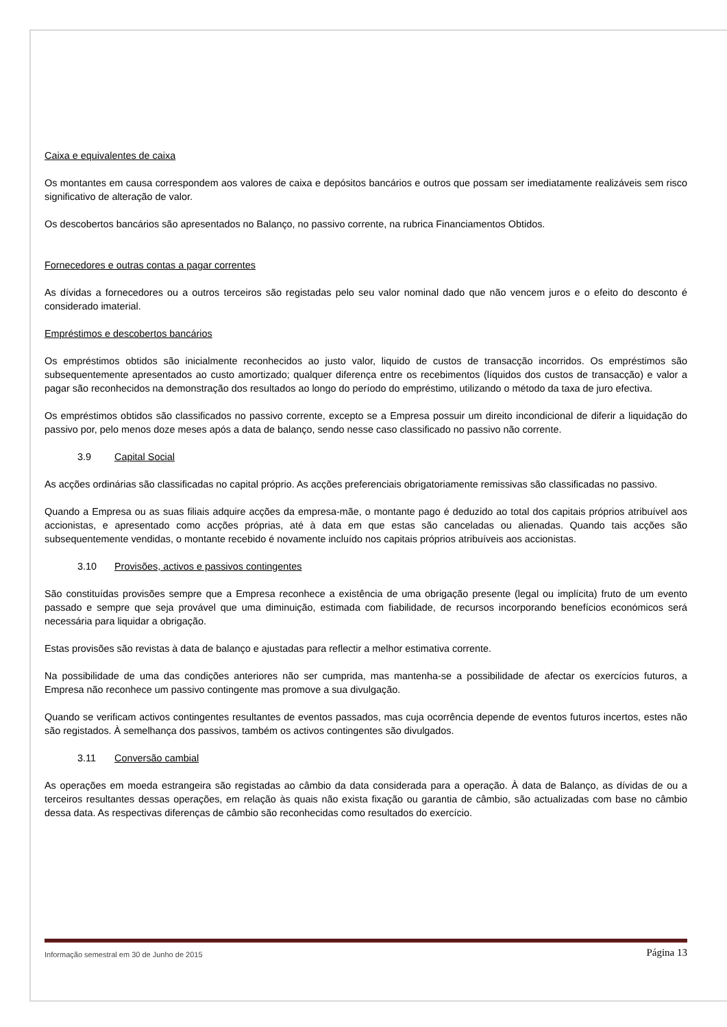Caixa e equivalentes de caixa
Os montantes em causa correspondem aos valores de caixa e depósitos bancários e outros que possam ser imediatamente realizáveis sem risco significativo de alteração de valor.
Os descobertos bancários são apresentados no Balanço, no passivo corrente, na rubrica Financiamentos Obtidos.
Fornecedores e outras contas a pagar correntes
As dívidas a fornecedores ou a outros terceiros são registadas pelo seu valor nominal dado que não vencem juros e o efeito do desconto é considerado imaterial.
Empréstimos e descobertos bancários
Os empréstimos obtidos são inicialmente reconhecidos ao justo valor, liquido de custos de transacção incorridos. Os empréstimos são subsequentemente apresentados ao custo amortizado; qualquer diferença entre os recebimentos (líquidos dos custos de transacção) e valor a pagar são reconhecidos na demonstração dos resultados ao longo do período do empréstimo, utilizando o método da taxa de juro efectiva.
Os empréstimos obtidos são classificados no passivo corrente, excepto se a Empresa possuir um direito incondicional de diferir a liquidação do passivo por, pelo menos doze meses após a data de balanço, sendo nesse caso classificado no passivo não corrente.
3.9 Capital Social
As acções ordinárias são classificadas no capital próprio. As acções preferenciais obrigatoriamente remissivas são classificadas no passivo.
Quando a Empresa ou as suas filiais adquire acções da empresa-mãe, o montante pago é deduzido ao total dos capitais próprios atribuível aos accionistas, e apresentado como acções próprias, até à data em que estas são canceladas ou alienadas. Quando tais acções são subsequentemente vendidas, o montante recebido é novamente incluído nos capitais próprios atribuíveis aos accionistas.
3.10 Provisões, activos e passivos contingentes
São constituídas provisões sempre que a Empresa reconhece a existência de uma obrigação presente (legal ou implícita) fruto de um evento passado e sempre que seja provável que uma diminuição, estimada com fiabilidade, de recursos incorporando benefícios económicos será necessária para liquidar a obrigação.
Estas provisões são revistas à data de balanço e ajustadas para reflectir a melhor estimativa corrente.
Na possibilidade de uma das condições anteriores não ser cumprida, mas mantenha-se a possibilidade de afectar os exercícios futuros, a Empresa não reconhece um passivo contingente mas promove a sua divulgação.
Quando se verificam activos contingentes resultantes de eventos passados, mas cuja ocorrência depende de eventos futuros incertos, estes não são registados. À semelhança dos passivos, também os activos contingentes são divulgados.
3.11 Conversão cambial
As operações em moeda estrangeira são registadas ao câmbio da data considerada para a operação. À data de Balanço, as dívidas de ou a terceiros resultantes dessas operações, em relação às quais não exista fixação ou garantia de câmbio, são actualizadas com base no câmbio dessa data. As respectivas diferenças de câmbio são reconhecidas como resultados do exercício.
Informação semestral em 30 de Junho de 2015 Página 13